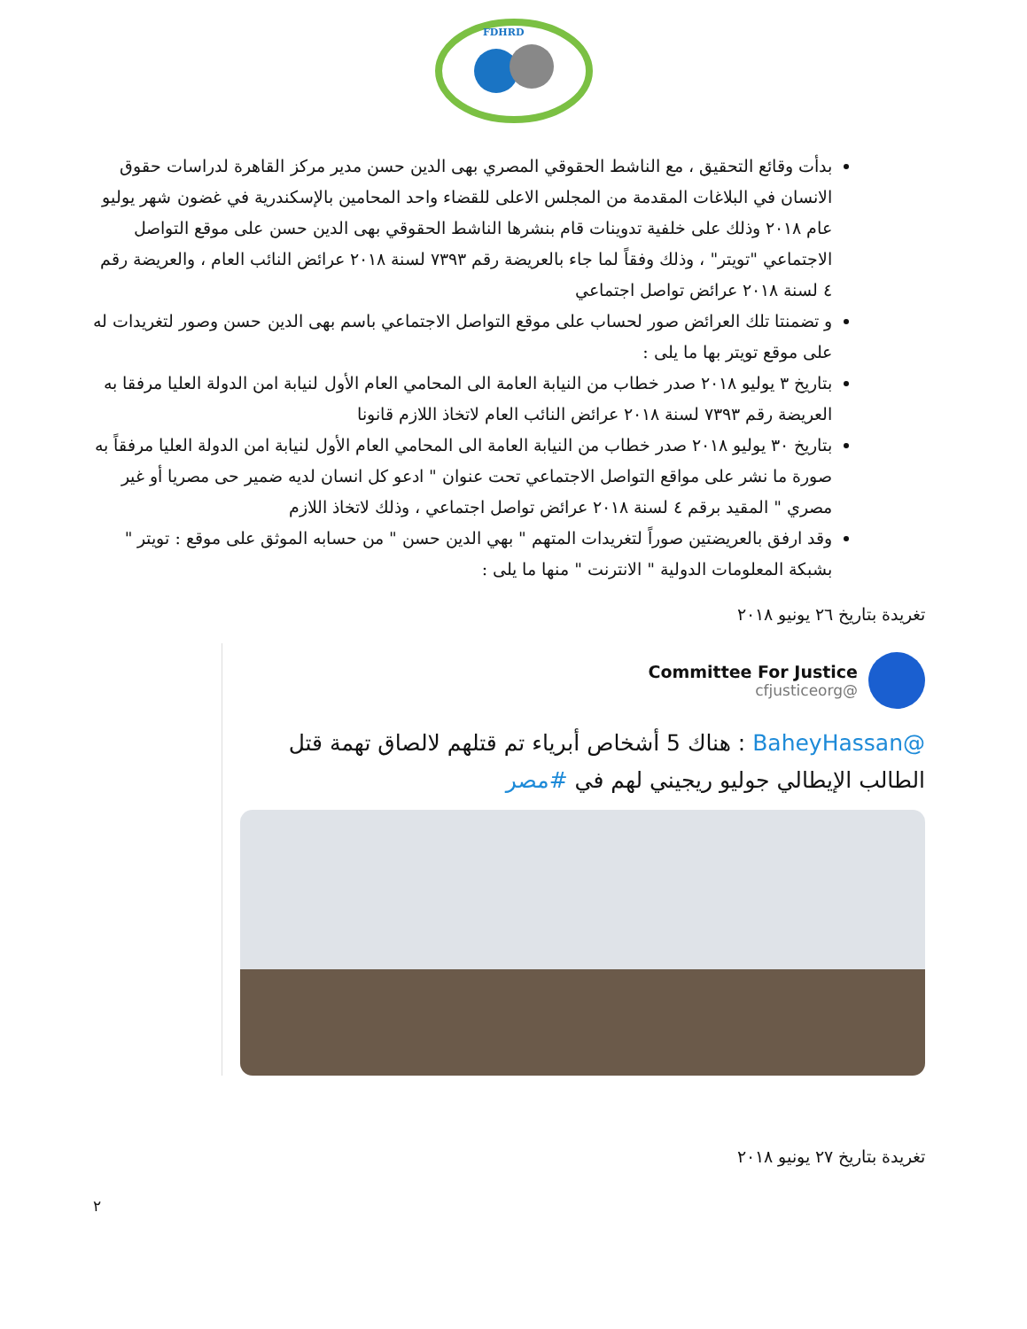FDHRD
بدأت وقائع التحقيق ، مع الناشط الحقوقي المصري بهى الدين حسن مدير مركز القاهرة لدراسات حقوق الانسان في البلاغات المقدمة من المجلس الاعلى للقضاء واحد المحامين بالإسكندرية في غضون شهر يوليو عام ٢٠١٨ وذلك على خلفية تدوينات قام بنشرها الناشط الحقوقي بهى الدين حسن على موقع التواصل الاجتماعي "تويتر" ، وذلك وفقاً لما جاء بالعريضة رقم ٧٣٩٣ لسنة ٢٠١٨ عرائض النائب العام ، والعريضة رقم ٤ لسنة ٢٠١٨ عرائض تواصل اجتماعي
و تضمنتا تلك العرائض صور لحساب على موقع التواصل الاجتماعي باسم بهى الدين حسن وصور لتغريدات له على موقع تويتر بها ما يلى :
بتاريخ ٣ يوليو ٢٠١٨ صدر خطاب من النيابة العامة الى المحامي العام الأول لنيابة امن الدولة العليا مرفقا به العريضة رقم ٧٣٩٣ لسنة ٢٠١٨ عرائض النائب العام لاتخاذ اللازم قانونا
بتاريخ ٣٠ يوليو ٢٠١٨ صدر خطاب من النيابة العامة الى المحامي العام الأول لنيابة امن الدولة العليا مرفقاً به صورة ما نشر على مواقع التواصل الاجتماعي تحت عنوان " ادعو كل انسان لديه ضمير حى مصريا أو غير مصري " المقيد برقم ٤ لسنة ٢٠١٨ عرائض تواصل اجتماعي ، وذلك لاتخاذ اللازم
وقد ارفق بالعريضتين صوراً لتغريدات المتهم " بهي الدين حسن " من حسابه الموثق على موقع : تويتر " بشبكة المعلومات الدولية " الانترنت " منها ما يلى :
تغريدة بتاريخ ٢٦ يونيو ٢٠١٨
Committee For Justice
@cfjusticeorg
@BaheyHassan : هناك 5 أشخاص أبرياء تم قتلهم لالصاق تهمة قتل الطالب الإيطالي جوليو ريجيني لهم في #مصر
تغريدة بتاريخ ٢٧ يونيو ٢٠١٨
٢